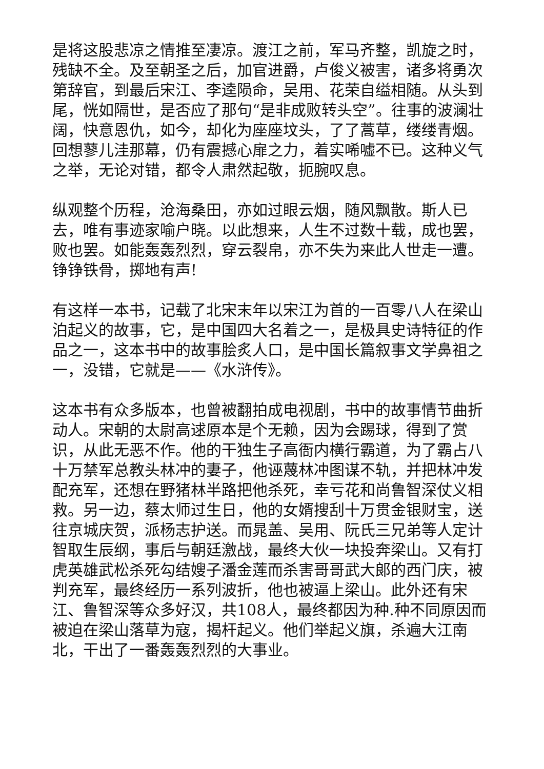是将这股悲凉之情推至凄凉。渡江之前，军马齐整，凯旋之时，残缺不全。及至朝圣之后，加官进爵，卢俊义被害，诸多将勇次第辞官，到最后宋江、李逵陨命，吴用、花荣自缢相随。从头到尾，恍如隔世，是否应了那句“是非成败转头空”。往事的波澜壮阔，快意恩仇，如今，却化为座座坟头，了了蒿草，缕缕青烟。回想蓼儿洼那幕，仍有震撼心扉之力，着实唏嘘不已。这种义气之举，无论对错，都令人肃然起敬，扼腕叹息。
纵观整个历程，沧海桑田，亦如过眼云烟，随风飘散。斯人已去，唯有事迹家喻户晓。以此想来，人生不过数十载，成也罢，败也罢。如能轰轰烈烈，穿云裂帛，亦不失为来此人世走一遭。铮铮铁骨，掷地有声!
有这样一本书，记载了北宋末年以宋江为首的一百零八人在梁山泊起义的故事，它，是中国四大名着之一，是极具史诗特征的作品之一，这本书中的故事脍炙人口，是中国长篇叙事文学鼻祖之一，没错，它就是——《水浒传》。
这本书有众多版本，也曾被翻拍成电视剧，书中的故事情节曲折动人。宋朝的太尉高逑原本是个无赖，因为会踢球，得到了赏识，从此无恶不作。他的干独生子高衙内横行霸道，为了霸占八十万禁军总教头林冲的妻子，他诬蔑林冲图谋不轨，并把林冲发配充军，还想在野猪林半路把他杀死，幸亏花和尚鲁智深仗义相救。另一边，蔡太师过生日，他的女婿搜刮十万贯金银财宝，送往京城庆贺，派杨志护送。而晁盖、吴用、阮氏三兄弟等人定计智取生辰纲，事后与朝廷激战，最终大伙一块投奔梁山。又有打虎英雄武松杀死勾结嫂子潘金莲而杀害哥哥武大郎的西门庆，被判充军，最终经历一系列波折，他也被逼上梁山。此外还有宋江、鲁智深等众多好汉，共108人，最终都因为种.种不同原因而被迫在梁山落草为寇，揭杆起义。他们举起义旗，杀遍大江南北，干出了一番轰轰烈烈的大事业。